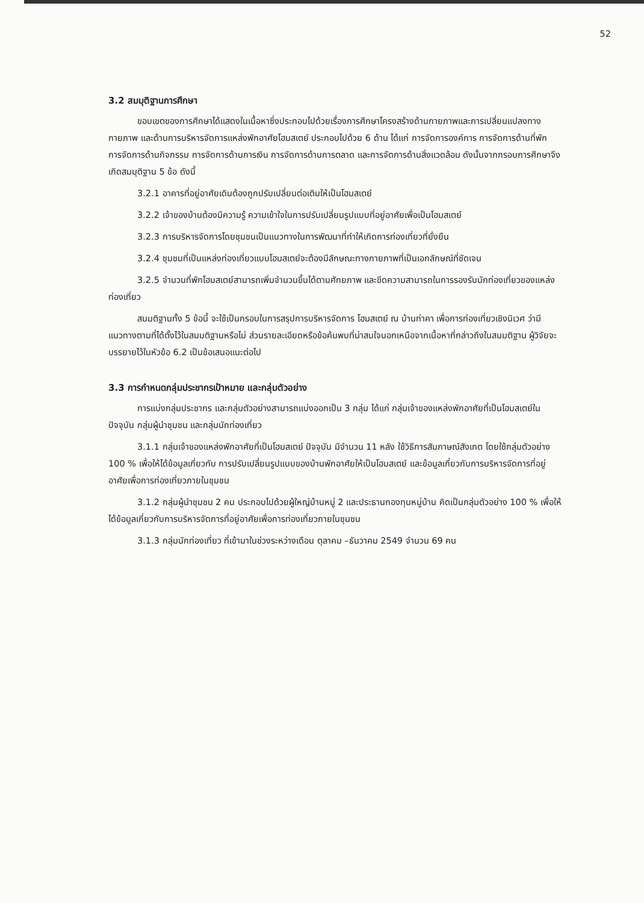52
3.2 สมมุติฐานการศึกษา
ขอบเขตของการศึกษาได้แสดงในเนื้อหาซึ่งประกอบไปด้วยเรื่องการศึกษาโครงสร้างด้านกายภาพและการเปลี่ยนแปลงทางกายภาพ และด้านการบริหารจัดการแหล่งพักอาศัยโฮมสเตย์ ประกอบไปด้วย 6 ด้าน ได้แก่ การจัดการองค์การ การจัดการด้านที่พัก การจัดการด้านกิจกรรม การจัดการด้านการเงิน การจัดการด้านการตลาด และการจัดการด้านสิ่งแวดล้อม ดังนั้นจากกรอบการศึกษาจึงเกิดสมมุติฐาน 5 ข้อ ดังนี้
3.2.1 อาคารที่อยู่อาศัยเดิมต้องถูกปรับเปลี่ยนต่อเติมให้เป็นโฮมสเตย์
3.2.2 เจ้าของบ้านต้องมีความรู้ ความเข้าใจในการปรับเปลี่ยนรูปแบบที่อยู่อาศัยเพื่อเป็นโฮมสเตย์
3.2.3 การบริหารจัดการโดยชุมชนเป็นแนวทางในการพัฒนาที่ทำให้เกิดการท่องเที่ยวที่ยั่งยืน
3.2.4 ชุมชนที่เป็นแหล่งท่องเที่ยวแบบโฮมสเตย์จะต้องมีลักษณะทางกายภาพที่เป็นเอกลักษณ์ที่ชัดเจน
3.2.5 จำนวนที่พักโฮมสเตย์สามารถเพิ่มจำนวนขึ้นได้ตามศักยภาพ และขีดความสามารถในการรองรับนักท่องเที่ยวของแหล่งท่องเที่ยว
สมมติฐานทั้ง 5 ข้อนี้ จะใช้เป็นกรอบในการสรุปการบริหารจัดการ โฮมสเตย์ ณ บ้านท่าคา เพื่อการท่องเที่ยวเชิงนิเวศ ว่ามีแนวทางตามที่ได้ตั้งไว้ในสมมติฐานหรือไม่ ส่วนรายละเอียดหรือข้อค้นพบที่น่าสนใจนอกเหนือจากเนื้อหาที่กล่าวถึงในสมมติฐาน ผู้วิจัยจะบรรยายไว้ในหัวข้อ 6.2 เป็นข้อเสนอแนะต่อไป
3.3 การกำหนดกลุ่มประชากรเป้าหมาย และกลุ่มตัวอย่าง
การแบ่งกลุ่มประชากร และกลุ่มตัวอย่างสามารถแบ่งออกเป็น 3 กลุ่ม ได้แก่ กลุ่มเจ้าของแหล่งพักอาศัยที่เป็นโฮมสเตย์ในปัจจุบัน กลุ่มผู้นำชุมชน และกลุ่มนักท่องเที่ยว
3.1.1 กลุ่มเจ้าของแหล่งพักอาศัยที่เป็นโฮมสเตย์ ปัจจุบัน มีจำนวน 11 หลัง ใช้วิธีการสัมภาษณ์สังเกต โดยใช้กลุ่มตัวอย่าง 100 % เพื่อให้ได้ข้อมูลเกี่ยวกับ การปรับเปลี่ยนรูปแบบของบ้านพักอาศัยให้เป็นโฮมสเตย์ และข้อมูลเกี่ยวกับการบริหารจัดการที่อยู่อาศัยเพื่อการท่องเที่ยวภายในชุมชน
3.1.2 กลุ่มผู้นำชุมชน 2 คน ประกอบไปด้วยผู้ใหญ่บ้านหมู่ 2 และประธานกองทุนหมู่บ้าน คิดเป็นกลุ่มตัวอย่าง 100 % เพื่อให้ได้ข้อมูลเกี่ยวกับการบริหารจัดการที่อยู่อาศัยเพื่อการท่องเที่ยวภายในชุมชน
3.1.3 กลุ่มนักท่องเที่ยว ที่เข้ามาในช่วงระหว่างเดือน ตุลาคม –ธันวาคม 2549 จำนวน 69 คน